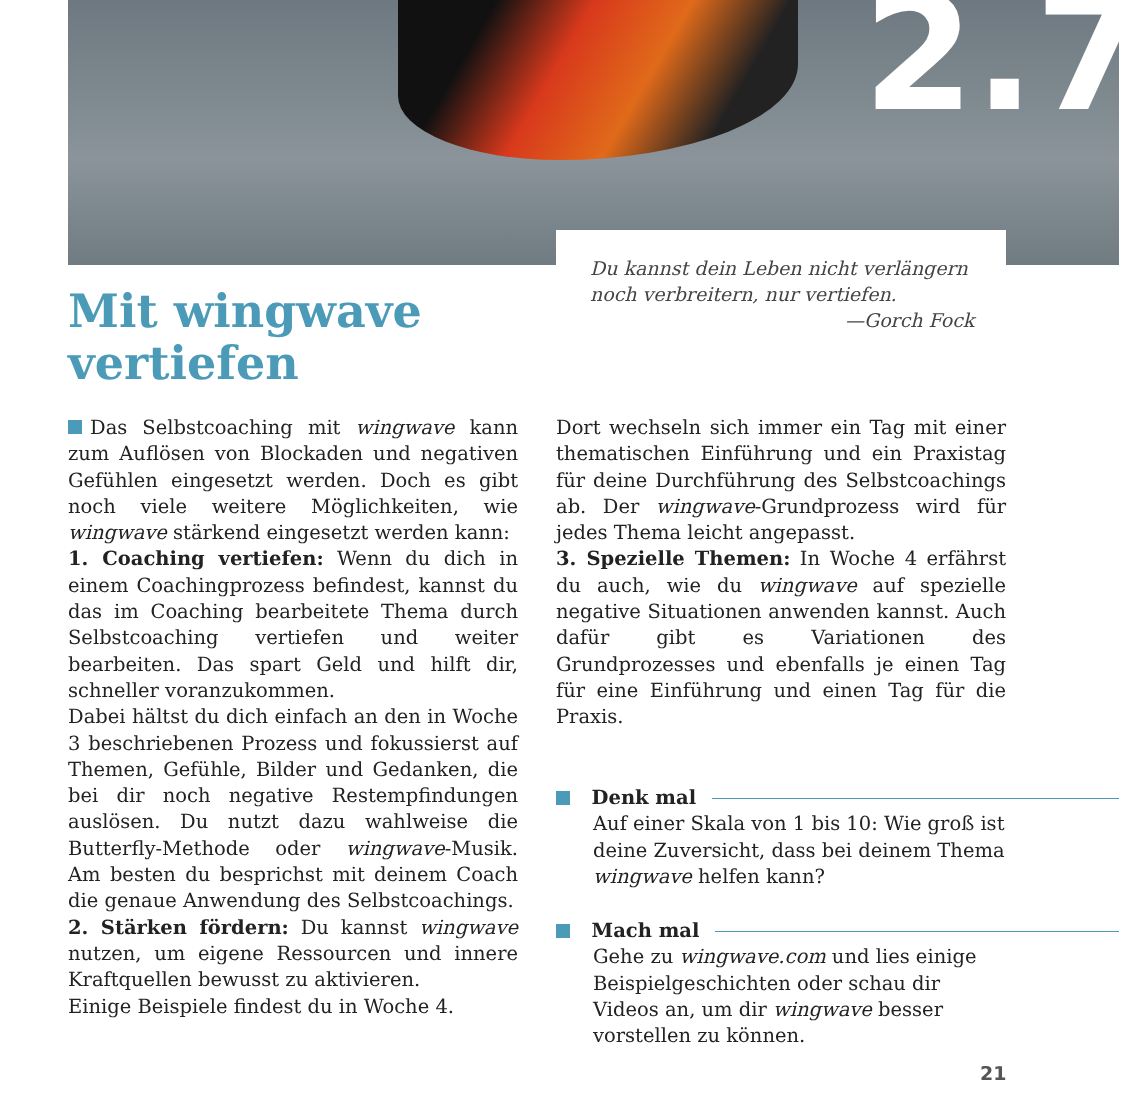2.7
Du kannst dein Leben nicht verlängern
noch verbreitern, nur vertiefen.
—Gorch Fock
Mit wingwave
vertiefen
Das Selbstcoaching mit wingwave kann zum Auflösen von Blockaden und negativen Gefühlen eingesetzt werden. Doch es gibt noch viele weitere Möglichkeiten, wie wingwave stärkend eingesetzt werden kann:
1. Coaching vertiefen: Wenn du dich in einem Coachingprozess befindest, kannst du das im Coaching bearbeitete Thema durch Selbstcoaching vertiefen und weiter bearbeiten. Das spart Geld und hilft dir, schneller voranzukommen.
Dabei hältst du dich einfach an den in Woche 3 beschriebenen Prozess und fokussierst auf Themen, Gefühle, Bilder und Gedanken, die bei dir noch negative Restempfindungen auslösen. Du nutzt dazu wahlweise die Butterfly-Methode oder wingwave-Musik. Am besten du besprichst mit deinem Coach die genaue Anwendung des Selbstcoachings.
2. Stärken fördern: Du kannst wingwave nutzen, um eigene Ressourcen und innere Kraftquellen bewusst zu aktivieren.
Einige Beispiele findest du in Woche 4.
Dort wechseln sich immer ein Tag mit einer thematischen Einführung und ein Praxistag für deine Durchführung des Selbstcoachings ab. Der wingwave-Grundprozess wird für jedes Thema leicht angepasst.
3. Spezielle Themen: In Woche 4 erfährst du auch, wie du wingwave auf spezielle negative Situationen anwenden kannst. Auch dafür gibt es Variationen des Grundprozesses und ebenfalls je einen Tag für eine Einführung und einen Tag für die Praxis.
Denk mal
Auf einer Skala von 1 bis 10: Wie groß ist deine Zuversicht, dass bei deinem Thema wingwave helfen kann?
Mach mal
Gehe zu wingwave.com und lies einige Beispielgeschichten oder schau dir Videos an, um dir wingwave besser vorstellen zu können.
21